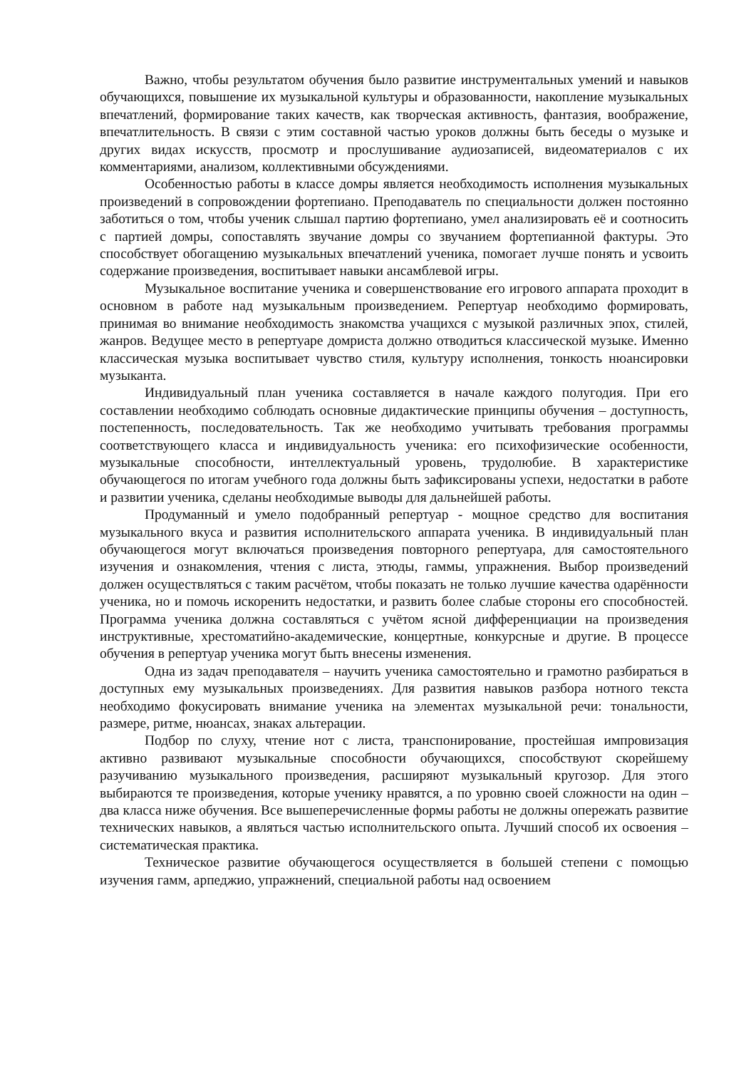Важно, чтобы результатом обучения было развитие инструментальных умений и навыков обучающихся, повышение их музыкальной культуры и образованности, накопление музыкальных впечатлений, формирование таких качеств, как творческая активность, фантазия, воображение, впечатлительность. В связи с этим составной частью уроков должны быть беседы о музыке и других видах искусств, просмотр и прослушивание аудиозаписей, видеоматериалов с их комментариями, анализом, коллективными обсуждениями.
Особенностью работы в классе домры является необходимость исполнения музыкальных произведений в сопровождении фортепиано. Преподаватель по специальности должен постоянно заботиться о том, чтобы ученик слышал партию фортепиано, умел анализировать её и соотносить с партией домры, сопоставлять звучание домры со звучанием фортепианной фактуры. Это способствует обогащению музыкальных впечатлений ученика, помогает лучше понять и усвоить содержание произведения, воспитывает навыки ансамблевой игры.
Музыкальное воспитание ученика и совершенствование его игрового аппарата проходит в основном в работе над музыкальным произведением. Репертуар необходимо формировать, принимая во внимание необходимость знакомства учащихся с музыкой различных эпох, стилей, жанров. Ведущее место в репертуаре домриста должно отводиться классической музыке. Именно классическая музыка воспитывает чувство стиля, культуру исполнения, тонкость нюансировки музыканта.
Индивидуальный план ученика составляется в начале каждого полугодия. При его составлении необходимо соблюдать основные дидактические принципы обучения – доступность, постепенность, последовательность. Так же необходимо учитывать требования программы соответствующего класса и индивидуальность ученика: его психофизические особенности, музыкальные способности, интеллектуальный уровень, трудолюбие. В характеристике обучающегося по итогам учебного года должны быть зафиксированы успехи, недостатки в работе и развитии ученика, сделаны необходимые выводы для дальнейшей работы.
Продуманный и умело подобранный репертуар - мощное средство для воспитания музыкального вкуса и развития исполнительского аппарата ученика. В индивидуальный план обучающегося могут включаться произведения повторного репертуара, для самостоятельного изучения и ознакомления, чтения с листа, этюды, гаммы, упражнения. Выбор произведений должен осуществляться с таким расчётом, чтобы показать не только лучшие качества одарённости ученика, но и помочь искоренить недостатки, и развить более слабые стороны его способностей. Программа ученика должна составляться с учётом ясной дифференциации на произведения инструктивные, хрестоматийно-академические, концертные, конкурсные и другие. В процессе обучения в репертуар ученика могут быть внесены изменения.
Одна из задач преподавателя – научить ученика самостоятельно и грамотно разбираться в доступных ему музыкальных произведениях. Для развития навыков разбора нотного текста необходимо фокусировать внимание ученика на элементах музыкальной речи: тональности, размере, ритме, нюансах, знаках альтерации.
Подбор по слуху, чтение нот с листа, транспонирование, простейшая импровизация активно развивают музыкальные способности обучающихся, способствуют скорейшему разучиванию музыкального произведения, расширяют музыкальный кругозор. Для этого выбираются те произведения, которые ученику нравятся, а по уровню своей сложности на один – два класса ниже обучения. Все вышеперечисленные формы работы не должны опережать развитие технических навыков, а являться частью исполнительского опыта. Лучший способ их освоения – систематическая практика.
Техническое развитие обучающегося осуществляется в большей степени с помощью изучения гамм, арпеджио, упражнений, специальной работы над освоением